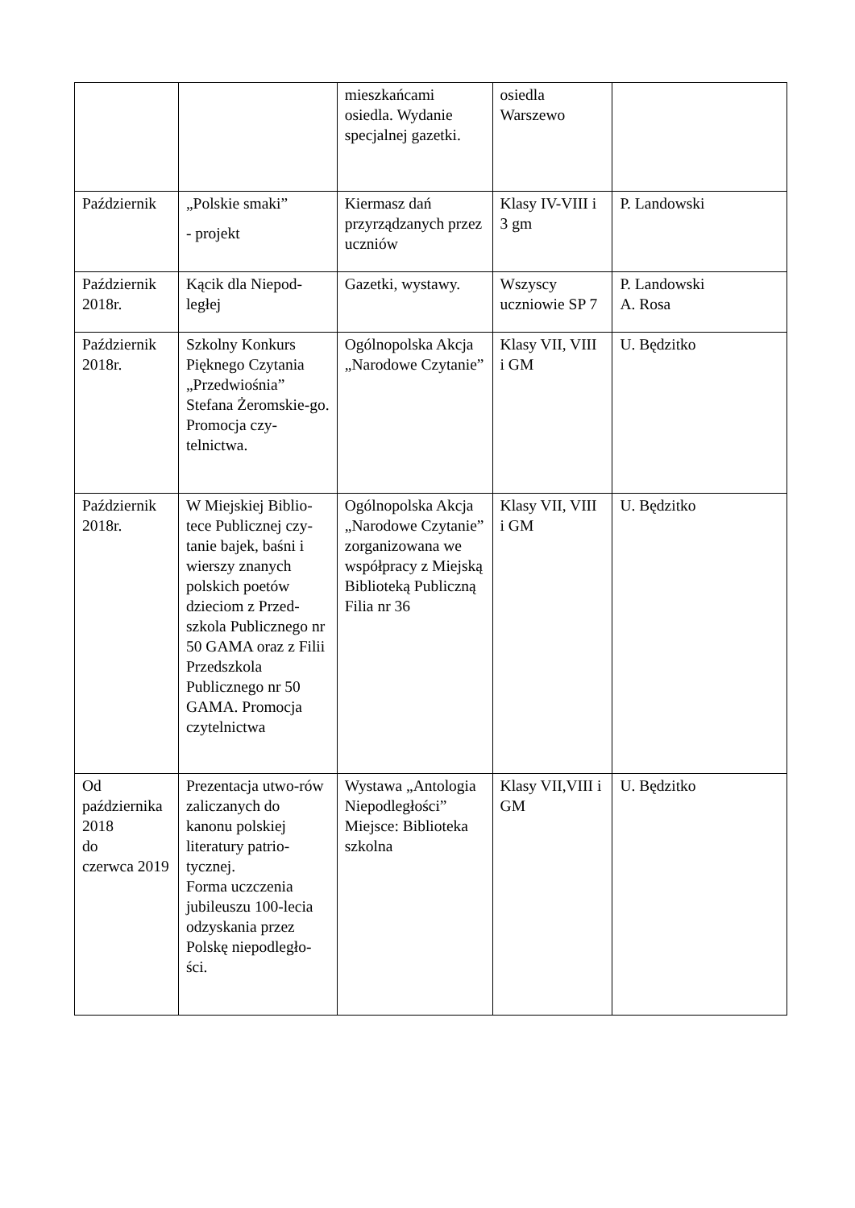| | | mieszkańcami osiedla. Wydanie specjalnej gazetki. | osiedla Warszewo | |
| Październik | „Polskie smaki” - projekt | Kiermasz dań przyrządzanych przez uczniów | Klasy IV-VIII i 3 gm | P. Landowski |
| Październik 2018r. | Kącik dla Niepod-ległej | Gazetki, wystawy. | Wszyscy uczniowie SP 7 | P. Landowski A. Rosa |
| Październik 2018r. | Szkolny Konkurs Pięknego Czytania „Przedwiośnia” Stefana Żeromskie-go. Promocja czy-telnictwa. | Ogólnopolska Akcja „Narodowe Czytanie” | Klasy VII, VIII i GM | U. Będzitko |
| Październik 2018r. | W Miejskiej Biblio-tece Publicznej czy-tanie bajek, baśni i wierszy znanych polskich poetów dzieciom z Przed-szkola Publicznego nr 50 GAMA oraz z Filii Przedszkola Publicznego nr 50 GAMA. Promocja czytelnictwa | Ogólnopolska Akcja „Narodowe Czytanie” zorganizowana we współpracy z Miejską Biblioteką Publiczną Filia nr 36 | Klasy VII, VIII i GM | U. Będzitko |
| Od października 2018 do czerwca 2019 | Prezentacja utwo-rów zaliczanych do kanonu polskiej literatury patrio-tycznej. Forma uczczenia jubileuszu 100-lecia odzyskania przez Polskę niepodległo-ści. | Wystawa „Antologia Niepodległości” Miejsce: Biblioteka szkolna | Klasy VII,VIII i GM | U. Będzitko |